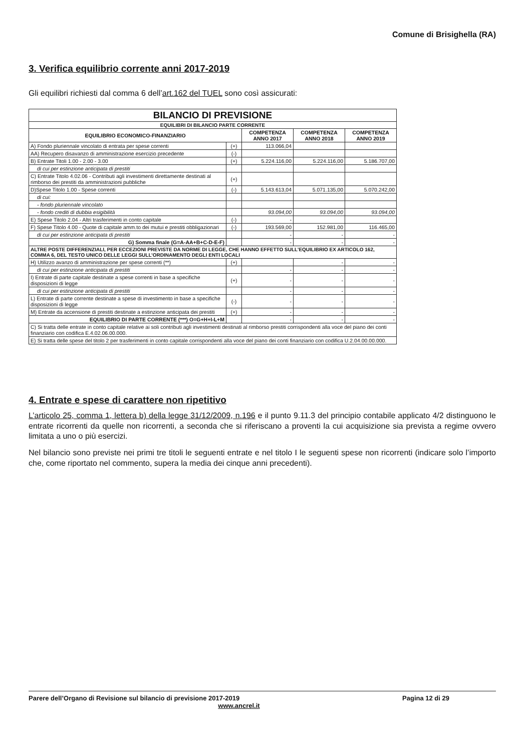Comune di Brisighella (RA)
3. Verifica equilibrio corrente anni 2017-2019
Gli equilibri richiesti dal comma 6 dell’art.162 del TUEL sono così assicurati:
| BILANCIO DI PREVISIONE | | | | |
| EQUILIBRI DI BILANCIO PARTE CORRENTE | | | | |
| EQUILIBRIO ECONOMICO-FINANZIARIO | | COMPETENZA ANNO 2017 | COMPETENZA ANNO 2018 | COMPETENZA ANNO 2019 |
| A) Fondo pluriennale vincolato di entrata per spese correnti | (+) | 113.066,04 | | |
| AA) Recupero disavanzo di amministrazione esercizio precedente | (-) | | | |
| B) Entrate Titoli 1.00 - 2.00 - 3.00 | (+) | 5.224.116,00 | 5.224.116,00 | 5.186.707,00 |
| di cui per estinzione anticipata di prestiti | | | | |
| C) Entrate Titolo 4.02.06 - Contributi agli investimenti direttamente destinati al rimborso dei prestiti da amministrazioni pubbliche | (+) | | | |
| D)Spese Titolo 1.00 - Spese correnti | (-) | 5.143.613,04 | 5.071.135,00 | 5.070.242,00 |
| di cui: | | | | |
| - fondo pluriennale vincolato | | | | |
| - fondo crediti di dubbia esigibilità | | 93.094,00 | 93.094,00 | 93.094,00 |
| E) Spese Titolo 2.04 - Altri trasferimenti in conto capitale | (-) | - | | |
| F) Spese Titolo 4.00 - Quote di capitale amm.to dei mutui e prestiti obbligazionari | (-) | 193.569,00 | 152.981,00 | 116.465,00 |
| di cui per estinzione anticipata di prestiti | | - | - | - |
| G) Somma finale (G=A-AA+B+C-D-E-F) | | - | - | - |
| ALTRE POSTE DIFFERENZIALI, PER ECCEZIONI PREVISTE DA NORME DI LEGGE, CHE HANNO EFFETTO SULL’EQUILIBRIO EX ARTICOLO 162, COMMA 6, DEL TESTO UNICO DELLE LEGGI SULL’ORDINAMENTO DEGLI ENTI LOCALI | | | | |
| H) Utilizzo avanzo di amministrazione per spese correnti (**) | (+) | | - | - |
| di cui per estinzione anticipata di prestiti | | - | - | - |
| I) Entrate di parte capitale destinate a spese correnti in base a specifiche disposizioni di legge | (+) | - | - | - |
| di cui per estinzione anticipata di prestiti | | - | - | - |
| L) Entrate di parte corrente destinate a spese di investimento in base a specifiche disposizioni di legge | (-) | - | - | - |
| M) Entrate da accensione di prestiti destinate a estinzione anticipata dei prestiti | (+) | - | - | - |
| EQUILIBRIO DI PARTE CORRENTE (***) O=G+H+I-L+M | | - | - | - |
| C) Si tratta delle entrate in conto capitale relative ai soli contributi agli investimenti destinati al rimborso prestiti corrispondenti alla voce del piano dei conti finanziario con codifica E.4.02.06.00.000. | | | | |
| E) Si tratta delle spese del titolo 2 per trasferimenti in conto capitale corrispondenti alla voce del piano dei conti finanziario con codifica U.2.04.00.00.000. | | | | |
4. Entrate e spese di carattere non ripetitivo
L’articolo 25, comma 1, lettera b) della legge 31/12/2009, n.196 e il punto 9.11.3 del principio contabile applicato 4/2 distinguono le entrate ricorrenti da quelle non ricorrenti, a seconda che si riferiscano a proventi la cui acquisizione sia prevista a regime ovvero limitata a uno o più esercizi.
Nel bilancio sono previste nei primi tre titoli le seguenti entrate e nel titolo I le seguenti spese non ricorrenti (indicare solo l’importo che, come riportato nel commento, supera la media dei cinque anni precedenti).
Parere dell’Organo di Revisione sul bilancio di previsione 2017-2019 Pagina 12 di 29
www.ancrel.it